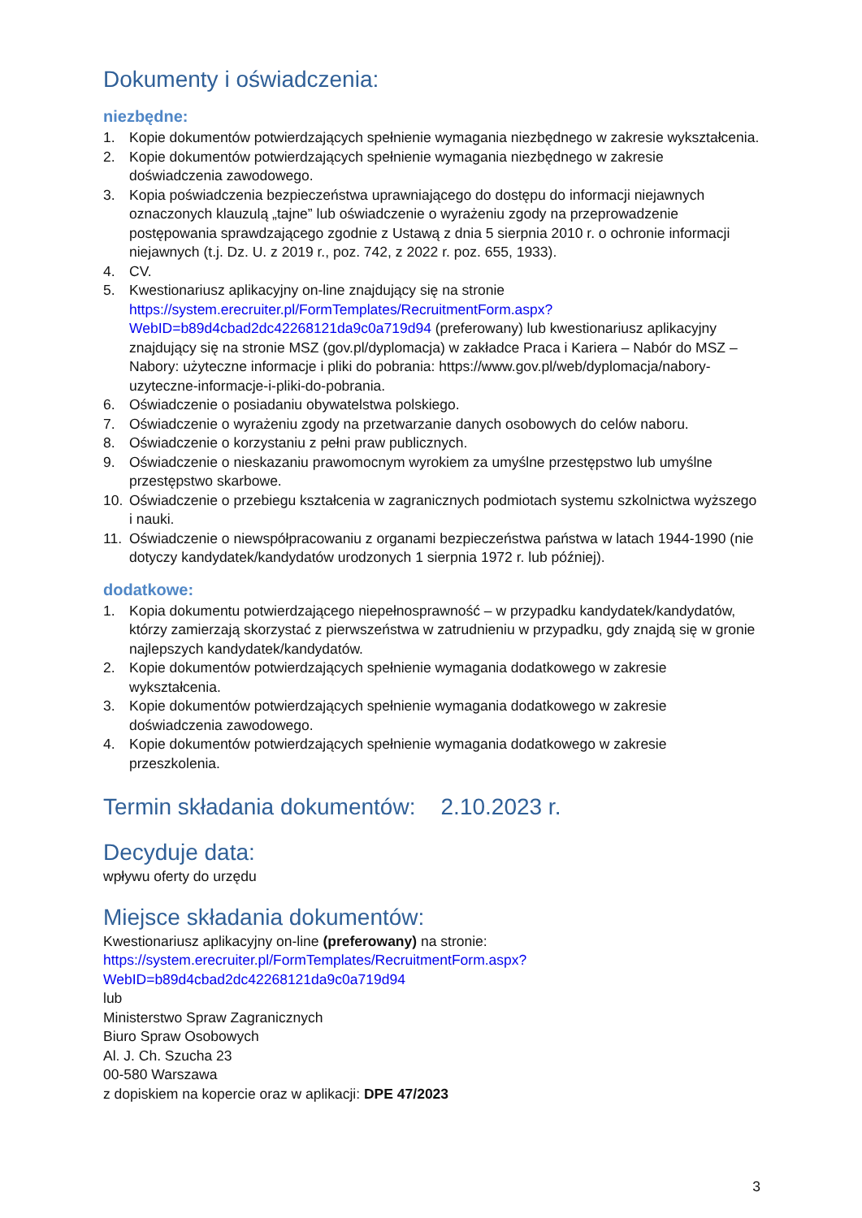Dokumenty i oświadczenia:
niezbędne:
1. Kopie dokumentów potwierdzających spełnienie wymagania niezbędnego w zakresie wykształcenia.
2. Kopie dokumentów potwierdzających spełnienie wymagania niezbędnego w zakresie doświadczenia zawodowego.
3. Kopia poświadczenia bezpieczeństwa uprawniającego do dostępu do informacji niejawnych oznaczonych klauzulą „tajne” lub oświadczenie o wyrażeniu zgody na przeprowadzenie postępowania sprawdzającego zgodnie z Ustawą z dnia 5 sierpnia 2010 r. o ochronie informacji niejawnych (t.j. Dz. U. z 2019 r., poz. 742, z 2022 r. poz. 655, 1933).
4. CV.
5. Kwestionariusz aplikacyjny on-line znajdujący się na stronie https://system.erecruiter.pl/FormTemplates/RecruitmentForm.aspx?WebID=b89d4cbad2dc42268121da9c0a719d94 (preferowany) lub kwestionariusz aplikacyjny znajdujący się na stronie MSZ (gov.pl/dyplomacja) w zakładce Praca i Kariera – Nabór do MSZ – Nabory: użyteczne informacje i pliki do pobrania: https://www.gov.pl/web/dyplomacja/nabory-uzyteczne-informacje-i-pliki-do-pobrania.
6. Oświadczenie o posiadaniu obywatelstwa polskiego.
7. Oświadczenie o wyrażeniu zgody na przetwarzanie danych osobowych do celów naboru.
8. Oświadczenie o korzystaniu z pełni praw publicznych.
9. Oświadczenie o nieskazaniu prawomocnym wyrokiem za umyślne przestępstwo lub umyślne przestępstwo skarbowe.
10. Oświadczenie o przebiegu kształcenia w zagranicznych podmiotach systemu szkolnictwa wyższego i nauki.
11. Oświadczenie o niewspółpracowaniu z organami bezpieczeństwa państwa w latach 1944-1990 (nie dotyczy kandydatek/kandydatów urodzonych 1 sierpnia 1972 r. lub później).
dodatkowe:
1. Kopia dokumentu potwierdzającego niepełnosprawność – w przypadku kandydatek/kandydatów, którzy zamierzają skorzystać z pierwszeństwa w zatrudnieniu w przypadku, gdy znajdą się w gronie najlepszych kandydatek/kandydatów.
2. Kopie dokumentów potwierdzających spełnienie wymagania dodatkowego w zakresie wykształcenia.
3. Kopie dokumentów potwierdzających spełnienie wymagania dodatkowego w zakresie doświadczenia zawodowego.
4. Kopie dokumentów potwierdzających spełnienie wymagania dodatkowego w zakresie przeszkolenia.
Termin składania dokumentów: 2.10.2023 r.
Decyduje data:
wpływu oferty do urzędu
Miejsce składania dokumentów:
Kwestionariusz aplikacyjny on-line (preferowany) na stronie:
https://system.erecruiter.pl/FormTemplates/RecruitmentForm.aspx?WebID=b89d4cbad2dc42268121da9c0a719d94
lub
Ministerstwo Spraw Zagranicznych
Biuro Spraw Osobowych
Al. J. Ch. Szucha 23
00-580 Warszawa
z dopiskiem na kopercie oraz w aplikacji: DPE 47/2023
3